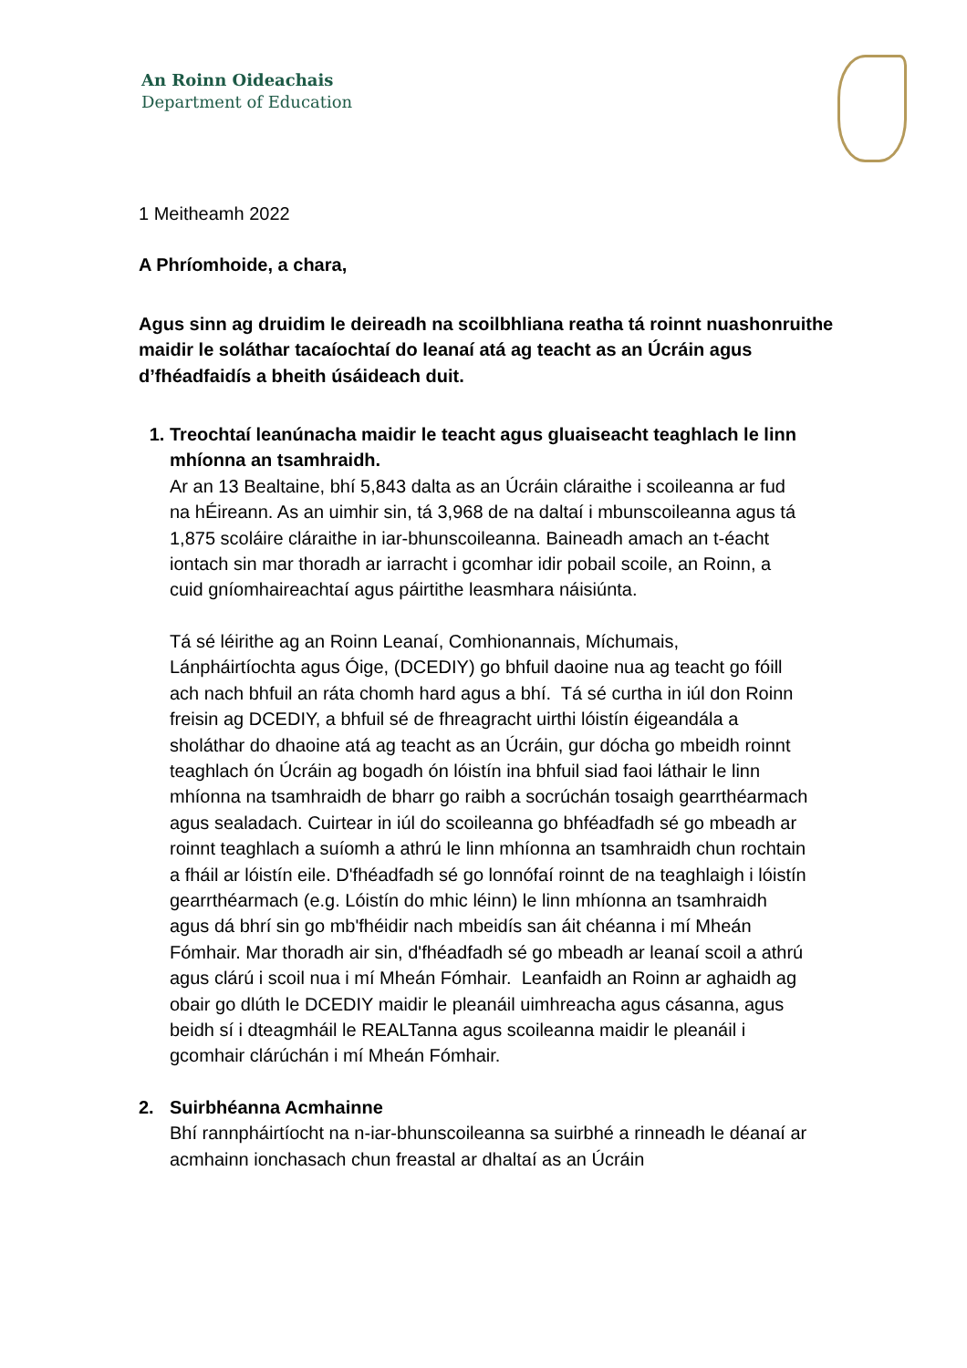An Roinn Oideachais
Department of Education
1 Meitheamh 2022
A Phríomhoide, a chara,
Agus sinn ag druidim le deireadh na scoilbhliana reatha tá roinnt nuashonruithe maidir le soláthar tacaíochtaí do leanaí atá ag teacht as an Úcráin agus d’fhéadfaidís a bheith úsáideach duit.
1. Treochtaí leanúnacha maidir le teacht agus gluaiseacht teaghlach le linn mhíonna an tsamhraidh.
Ar an 13 Bealtaine, bhí 5,843 dalta as an Úcráin cláraithe i scoileanna ar fud na hÉireann. As an uimhir sin, tá 3,968 de na daltaí i mbunscoileanna agus tá 1,875 scoláire cláraithe in iar-bhunscoileanna. Baineadh amach an t-éacht iontach sin mar thoradh ar iarracht i gcomhar idir pobail scoile, an Roinn, a cuid gníomhaireachtaí agus páirtithe leasmhara náisiúnta.
Tá sé léirithe ag an Roinn Leanaí, Comhionannais, Míchumais, Lánpháirtíochta agus Óige, (DCEDIY) go bhfuil daoine nua ag teacht go fóill ach nach bhfuil an ráta chomh hard agus a bhí. Tá sé curtha in iúl don Roinn freisin ag DCEDIY, a bhfuil sé de fhreagracht uirthi lóistín éigeandála a sholáthar do dhaoine atá ag teacht as an Úcráin, gur dócha go mbeidh roinnt teaghlach ón Úcráin ag bogadh ón lóistín ina bhfuil siad faoi láthair le linn mhíonna na tsamhraidh de bharr go raibh a socrúchán tosaigh gearrthéarmach agus sealadach. Cuirtear in iúl do scoileanna go bhféadfadh sé go mbeadh ar roinnt teaghlach a suíomh a athrú le linn mhíonna an tsamhraidh chun rochtain a fháil ar lóistín eile. D'fhéadfadh sé go lonnófaí roinnt de na teaghlaigh i lóistín gearrthéarmach (e.g. Lóistín do mhic léinn) le linn mhíonna an tsamhraidh agus dá bhrí sin go mb'fhéidir nach mbeidís san áit chéanna i mí Mheán Fómhair. Mar thoradh air sin, d'fhéadfadh sé go mbeadh ar leanaí scoil a athrú agus clárú i scoil nua i mí Mheán Fómhair. Leanfaidh an Roinn ar aghaidh ag obair go dlúth le DCEDIY maidir le pleanáil uimhreacha agus cásanna, agus beidh sí i dteagmháil le REALTanna agus scoileanna maidir le pleanáil i gcomhair clárúchán i mí Mheán Fómhair.
2. Suirbhéanna Acmhainne
Bhí rannpháirtíocht na n-iar-bhunscoileanna sa suirbhé a rinneadh le déanaí ar acmhainn ionchasach chun freastal ar dhaltaí as an Úcráin